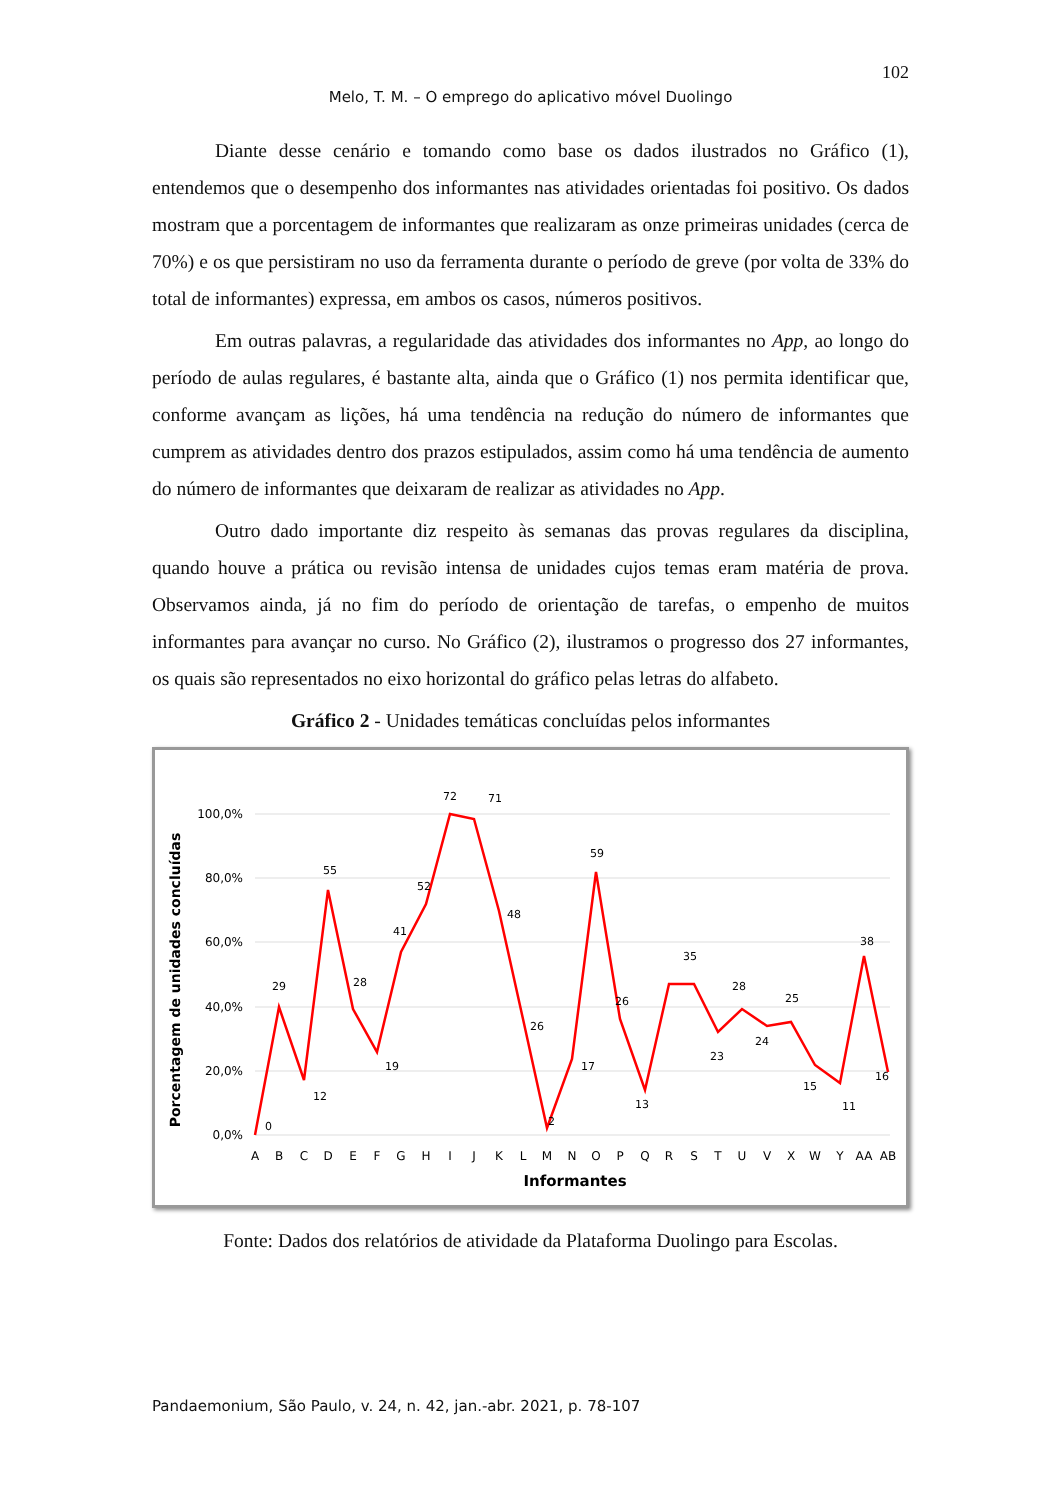102
Melo, T. M. – O emprego do aplicativo móvel Duolingo
Diante desse cenário e tomando como base os dados ilustrados no Gráfico (1), entendemos que o desempenho dos informantes nas atividades orientadas foi positivo. Os dados mostram que a porcentagem de informantes que realizaram as onze primeiras unidades (cerca de 70%) e os que persistiram no uso da ferramenta durante o período de greve (por volta de 33% do total de informantes) expressa, em ambos os casos, números positivos.
Em outras palavras, a regularidade das atividades dos informantes no App, ao longo do período de aulas regulares, é bastante alta, ainda que o Gráfico (1) nos permita identificar que, conforme avançam as lições, há uma tendência na redução do número de informantes que cumprem as atividades dentro dos prazos estipulados, assim como há uma tendência de aumento do número de informantes que deixaram de realizar as atividades no App.
Outro dado importante diz respeito às semanas das provas regulares da disciplina, quando houve a prática ou revisão intensa de unidades cujos temas eram matéria de prova. Observamos ainda, já no fim do período de orientação de tarefas, o empenho de muitos informantes para avançar no curso. No Gráfico (2), ilustramos o progresso dos 27 informantes, os quais são representados no eixo horizontal do gráfico pelas letras do alfabeto.
Gráfico 2 - Unidades temáticas concluídas pelos informantes
100,0%
80,0%
60,0%
40,0%
20,0%
0,0%
Porcentagem de unidades concluídas
A
B
C
D
E
F
G
H
I
J
K
L
M
N
O
P
Q
R
S
T
U
V
X
W
Y
AA
AB
Informantes
0
29
12
55
28
19
41
52
72
71
48
26
2
17
59
26
13
35
28
23
24
25
15
11
38
16
Fonte: Dados dos relatórios de atividade da Plataforma Duolingo para Escolas.
Pandaemonium, São Paulo, v. 24, n. 42, jan.-abr. 2021, p. 78-107